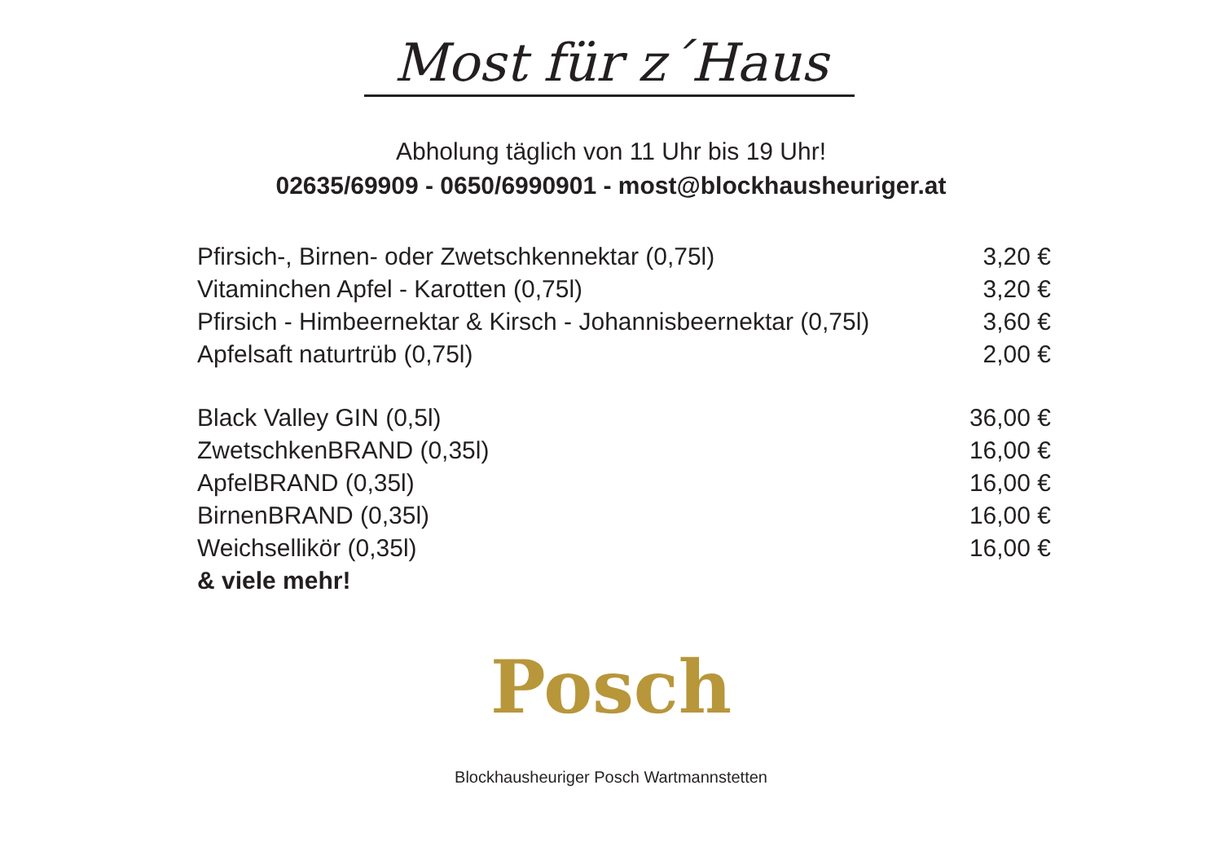Most für z´Haus
Abholung täglich von 11 Uhr bis 19 Uhr!
02635/69909 - 0650/6990901 - most@blockhausheuriger.at
| Pfirsich-, Birnen- oder Zwetschkennektar (0,75l) | 3,20 € |
| Vitaminchen Apfel - Karotten (0,75l) | 3,20 € |
| Pfirsich - Himbeernektar & Kirsch - Johannisbeernektar (0,75l) | 3,60 € |
| Apfelsaft naturtrüb (0,75l) | 2,00 € |
| Black Valley GIN (0,5l) | 36,00 € |
| ZwetschkenBRAND (0,35l) | 16,00 € |
| ApfelBRAND (0,35l) | 16,00 € |
| BirnenBRAND (0,35l) | 16,00 € |
| Weichsellikör (0,35l) | 16,00 € |
| & viele mehr! | |
Posch
Blockhausheuriger Posch Wartmannstetten